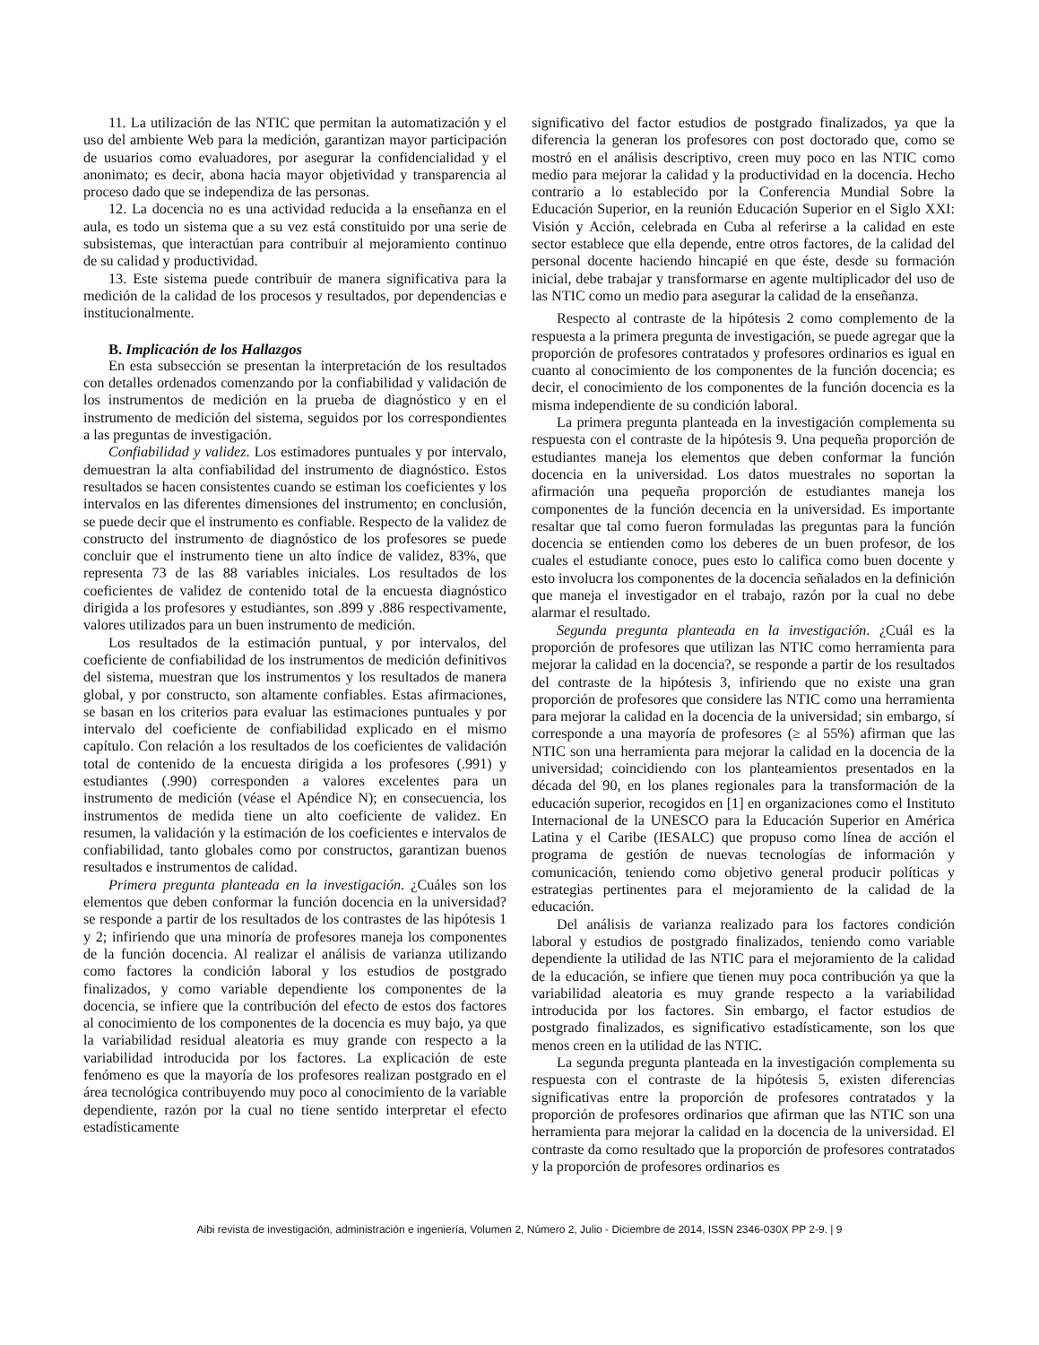11. La utilización de las NTIC que permitan la automatización y el uso del ambiente Web para la medición, garantizan mayor participación de usuarios como evaluadores, por asegurar la confidencialidad y el anonimato; es decir, abona hacia mayor objetividad y transparencia al proceso dado que se independiza de las personas.
12. La docencia no es una actividad reducida a la enseñanza en el aula, es todo un sistema que a su vez está constituido por una serie de subsistemas, que interactúan para contribuir al mejoramiento continuo de su calidad y productividad.
13. Este sistema puede contribuir de manera significativa para la medición de la calidad de los procesos y resultados, por dependencias e institucionalmente.
B. Implicación de los Hallazgos
En esta subsección se presentan la interpretación de los resultados con detalles ordenados comenzando por la confiabilidad y validación de los instrumentos de medición en la prueba de diagnóstico y en el instrumento de medición del sistema, seguidos por los correspondientes a las preguntas de investigación.
Confiabilidad y validez. Los estimadores puntuales y por intervalo, demuestran la alta confiabilidad del instrumento de diagnóstico. Estos resultados se hacen consistentes cuando se estiman los coeficientes y los intervalos en las diferentes dimensiones del instrumento; en conclusión, se puede decir que el instrumento es confiable. Respecto de la validez de constructo del instrumento de diagnóstico de los profesores se puede concluir que el instrumento tiene un alto índice de validez, 83%, que representa 73 de las 88 variables iniciales. Los resultados de los coeficientes de validez de contenido total de la encuesta diagnóstico dirigida a los profesores y estudiantes, son .899 y .886 respectivamente, valores utilizados para un buen instrumento de medición.
Los resultados de la estimación puntual, y por intervalos, del coeficiente de confiabilidad de los instrumentos de medición definitivos del sistema, muestran que los instrumentos y los resultados de manera global, y por constructo, son altamente confiables. Estas afirmaciones, se basan en los criterios para evaluar las estimaciones puntuales y por intervalo del coeficiente de confiabilidad explicado en el mismo capítulo. Con relación a los resultados de los coeficientes de validación total de contenido de la encuesta dirigida a los profesores (.991) y estudiantes (.990) corresponden a valores excelentes para un instrumento de medición (véase el Apéndice N); en consecuencia, los instrumentos de medida tiene un alto coeficiente de validez. En resumen, la validación y la estimación de los coeficientes e intervalos de confiabilidad, tanto globales como por constructos, garantizan buenos resultados e instrumentos de calidad.
Primera pregunta planteada en la investigación. ¿Cuáles son los elementos que deben conformar la función docencia en la universidad? se responde a partir de los resultados de los contrastes de las hipótesis 1 y 2; infiriendo que una minoría de profesores maneja los componentes de la función docencia. Al realizar el análisis de varianza utilizando como factores la condición laboral y los estudios de postgrado finalizados, y como variable dependiente los componentes de la docencia, se infiere que la contribución del efecto de estos dos factores al conocimiento de los componentes de la docencia es muy bajo, ya que la variabilidad residual aleatoria es muy grande con respecto a la variabilidad introducida por los factores. La explicación de este fenómeno es que la mayoría de los profesores realizan postgrado en el área tecnológica contribuyendo muy poco al conocimiento de la variable dependiente, razón por la cual no tiene sentido interpretar el efecto estadísticamente
significativo del factor estudios de postgrado finalizados, ya que la diferencia la generan los profesores con post doctorado que, como se mostró en el análisis descriptivo, creen muy poco en las NTIC como medio para mejorar la calidad y la productividad en la docencia. Hecho contrario a lo establecido por la Conferencia Mundial Sobre la Educación Superior, en la reunión Educación Superior en el Siglo XXI: Visión y Acción, celebrada en Cuba al referirse a la calidad en este sector establece que ella depende, entre otros factores, de la calidad del personal docente haciendo hincapié en que éste, desde su formación inicial, debe trabajar y transformarse en agente multiplicador del uso de las NTIC como un medio para asegurar la calidad de la enseñanza.
Respecto al contraste de la hipótesis 2 como complemento de la respuesta a la primera pregunta de investigación, se puede agregar que la proporción de profesores contratados y profesores ordinarios es igual en cuanto al conocimiento de los componentes de la función docencia; es decir, el conocimiento de los componentes de la función docencia es la misma independiente de su condición laboral.
La primera pregunta planteada en la investigación complementa su respuesta con el contraste de la hipótesis 9. Una pequeña proporción de estudiantes maneja los elementos que deben conformar la función docencia en la universidad. Los datos muestrales no soportan la afirmación una pequeña proporción de estudiantes maneja los componentes de la función decencia en la universidad. Es importante resaltar que tal como fueron formuladas las preguntas para la función docencia se entienden como los deberes de un buen profesor, de los cuales el estudiante conoce, pues esto lo califica como buen docente y esto involucra los componentes de la docencia señalados en la definición que maneja el investigador en el trabajo, razón por la cual no debe alarmar el resultado.
Segunda pregunta planteada en la investigación. ¿Cuál es la proporción de profesores que utilizan las NTIC como herramienta para mejorar la calidad en la docencia?, se responde a partir de los resultados del contraste de la hipótesis 3, infiriendo que no existe una gran proporción de profesores que considere las NTIC como una herramienta para mejorar la calidad en la docencia de la universidad; sin embargo, sí corresponde a una mayoría de profesores (≥ al 55%) afirman que las NTIC son una herramienta para mejorar la calidad en la docencia de la universidad; coincidiendo con los planteamientos presentados en la década del 90, en los planes regionales para la transformación de la educación superior, recogidos en [1] en organizaciones como el Instituto Internacional de la UNESCO para la Educación Superior en América Latina y el Caribe (IESALC) que propuso como línea de acción el programa de gestión de nuevas tecnologías de información y comunicación, teniendo como objetivo general producir políticas y estrategias pertinentes para el mejoramiento de la calidad de la educación.
Del análisis de varianza realizado para los factores condición laboral y estudios de postgrado finalizados, teniendo como variable dependiente la utilidad de las NTIC para el mejoramiento de la calidad de la educación, se infiere que tienen muy poca contribución ya que la variabilidad aleatoria es muy grande respecto a la variabilidad introducida por los factores. Sin embargo, el factor estudios de postgrado finalizados, es significativo estadísticamente, son los que menos creen en la utilidad de las NTIC.
La segunda pregunta planteada en la investigación complementa su respuesta con el contraste de la hipótesis 5, existen diferencias significativas entre la proporción de profesores contratados y la proporción de profesores ordinarios que afirman que las NTIC son una herramienta para mejorar la calidad en la docencia de la universidad. El contraste da como resultado que la proporción de profesores contratados y la proporción de profesores ordinarios es
Aibi revista de investigación, administración e ingeniería, Volumen 2, Número 2, Julio - Diciembre de 2014, ISSN 2346-030X PP 2-9. | 9